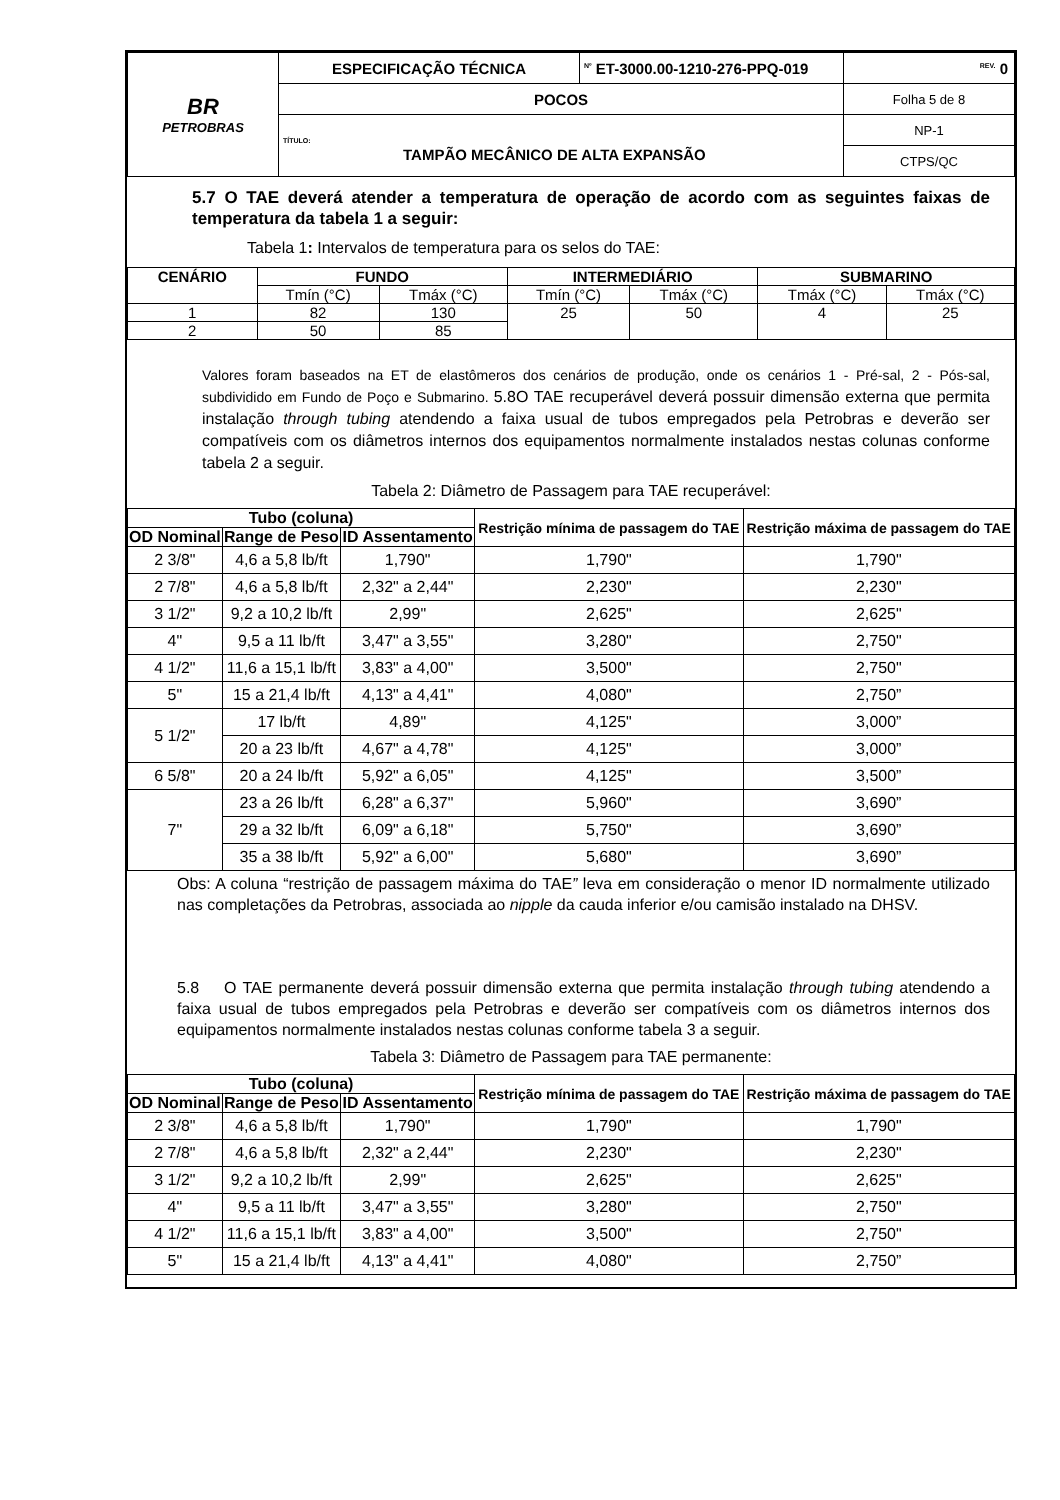| BR PETROBRAS | ESPECIFICAÇÃO TÉCNICA | <sup>Nº</sup> ET-3000.00-1210-276-PPQ-019 | <sup>REV.</sup> 0 |
| | POCOS | | Folha 5 de 8 |
| | TÍTULO: TAMPÃO MECÂNICO DE ALTA EXPANSÃO | | NP-1 |
| | | | CTPS/QC |
5.7 O TAE deverá atender a temperatura de operação de acordo com as seguintes faixas de temperatura da tabela 1 a seguir:
Tabela 1: Intervalos de temperatura para os selos do TAE:
| CENÁRIO | FUNDO | | INTERMEDIÁRIO | | SUBMARINO | |
| --- | --- | --- | --- | --- | --- | --- |
| | Tmín (°C) | Tmáx (°C) | Tmín (°C) | Tmáx (°C) | Tmáx (°C) | Tmáx (°C) |
| 1 | 82 | 130 | 25 | 50 | 4 | 25 |
| 2 | 50 | 85 | | | | |
Valores foram baseados na ET de elastômeros dos cenários de produção, onde os cenários 1 - Pré-sal, 2 - Pós-sal, subdividido em Fundo de Poço e Submarino. 5.8O TAE recuperável deverá possuir dimensão externa que permita instalação through tubing atendendo a faixa usual de tubos empregados pela Petrobras e deverão ser compatíveis com os diâmetros internos dos equipamentos normalmente instalados nestas colunas conforme tabela 2 a seguir.
Tabela 2: Diâmetro de Passagem para TAE recuperável:
| Tubo (coluna) | | | Restrição mínima de passagem do TAE | Restrição máxima de passagem do TAE |
| --- | --- | --- | --- | --- |
| OD Nominal | Range de Peso | ID Assentamento | | |
| 2 3/8" | 4,6 a 5,8 lb/ft | 1,790" | 1,790" | 1,790" |
| 2 7/8" | 4,6 a 5,8 lb/ft | 2,32" a 2,44" | 2,230" | 2,230" |
| 3 1/2" | 9,2 a 10,2 lb/ft | 2,99" | 2,625" | 2,625" |
| 4" | 9,5 a 11 lb/ft | 3,47" a 3,55" | 3,280" | 2,750" |
| 4 1/2" | 11,6 a 15,1 lb/ft | 3,83" a 4,00" | 3,500" | 2,750" |
| 5" | 15 a 21,4 lb/ft | 4,13" a 4,41" | 4,080" | 2,750” |
| 5 1/2" | 17 lb/ft | 4,89" | 4,125" | 3,000” |
| | 20 a 23 lb/ft | 4,67" a 4,78" | 4,125" | 3,000” |
| 6 5/8" | 20 a 24 lb/ft | 5,92" a 6,05" | 4,125" | 3,500” |
| 7" | 23 a 26 lb/ft | 6,28" a 6,37" | 5,960" | 3,690” |
| | 29 a 32 lb/ft | 6,09" a 6,18" | 5,750" | 3,690” |
| | 35 a 38 lb/ft | 5,92" a 6,00" | 5,680" | 3,690” |
Obs: A coluna “restrição de passagem máxima do TAE” leva em consideração o menor ID normalmente utilizado nas completações da Petrobras, associada ao nipple da cauda inferior e/ou camisão instalado na DHSV.
5.8 O TAE permanente deverá possuir dimensão externa que permita instalação through tubing atendendo a faixa usual de tubos empregados pela Petrobras e deverão ser compatíveis com os diâmetros internos dos equipamentos normalmente instalados nestas colunas conforme tabela 3 a seguir.
Tabela 3: Diâmetro de Passagem para TAE permanente:
| Tubo (coluna) | | | Restrição mínima de passagem do TAE | Restrição máxima de passagem do TAE |
| --- | --- | --- | --- | --- |
| OD Nominal | Range de Peso | ID Assentamento | | |
| 2 3/8" | 4,6 a 5,8 lb/ft | 1,790" | 1,790" | 1,790" |
| 2 7/8" | 4,6 a 5,8 lb/ft | 2,32" a 2,44" | 2,230" | 2,230" |
| 3 1/2" | 9,2 a 10,2 lb/ft | 2,99" | 2,625" | 2,625" |
| 4" | 9,5 a 11 lb/ft | 3,47" a 3,55" | 3,280" | 2,750" |
| 4 1/2" | 11,6 a 15,1 lb/ft | 3,83" a 4,00" | 3,500" | 2,750" |
| 5" | 15 a 21,4 lb/ft | 4,13" a 4,41" | 4,080" | 2,750” |